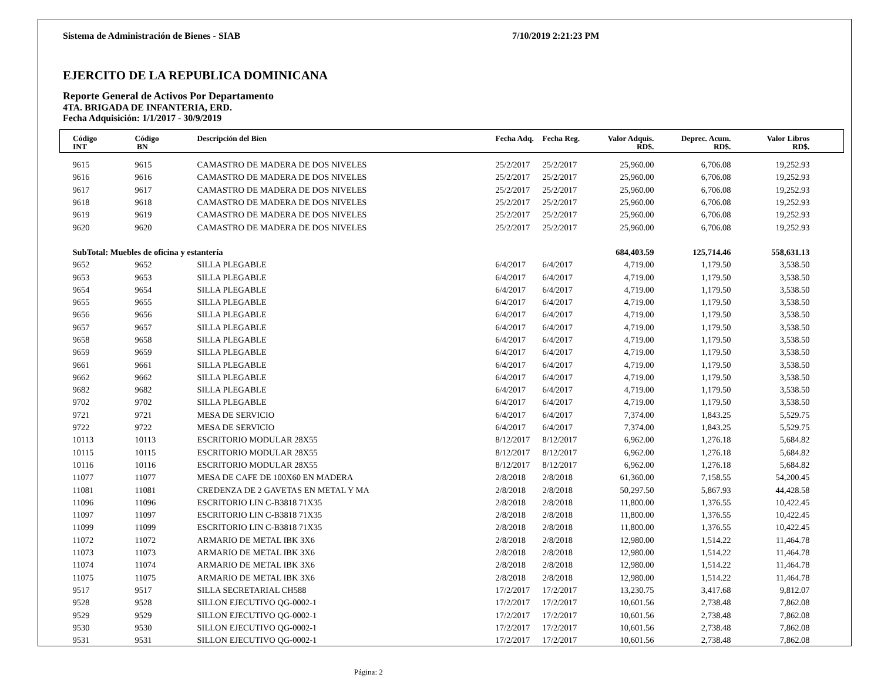Sistema de Administración de Bienes - SIAB 7/10/2019 2:21:23 PM
EJERCITO DE LA REPUBLICA DOMINICANA
Reporte General de Activos Por Departamento
4TA. BRIGADA DE INFANTERIA, ERD.
Fecha Adquisición: 1/1/2017 - 30/9/2019
| Código INT | Código BN | Descripción del Bien | Fecha Adq. | Fecha Reg. | Valor Adquis. RD$. | Deprec. Acum. RD$. | Valor Libros RD$. | |
| --- | --- | --- | --- | --- | --- | --- | --- | --- |
| 9615 | 9615 | CAMASTRO DE MADERA DE DOS NIVELES | 25/2/2017 | 25/2/2017 | 25,960.00 | 6,706.08 | 19,252.93 | |
| 9616 | 9616 | CAMASTRO DE MADERA DE DOS NIVELES | 25/2/2017 | 25/2/2017 | 25,960.00 | 6,706.08 | 19,252.93 | |
| 9617 | 9617 | CAMASTRO DE MADERA DE DOS NIVELES | 25/2/2017 | 25/2/2017 | 25,960.00 | 6,706.08 | 19,252.93 | |
| 9618 | 9618 | CAMASTRO DE MADERA DE DOS NIVELES | 25/2/2017 | 25/2/2017 | 25,960.00 | 6,706.08 | 19,252.93 | |
| 9619 | 9619 | CAMASTRO DE MADERA DE DOS NIVELES | 25/2/2017 | 25/2/2017 | 25,960.00 | 6,706.08 | 19,252.93 | |
| 9620 | 9620 | CAMASTRO DE MADERA DE DOS NIVELES | 25/2/2017 | 25/2/2017 | 25,960.00 | 6,706.08 | 19,252.93 | |
| SubTotal: Muebles de oficina y estantería | | | | | 684,403.59 | 125,714.46 | 558,631.13 | |
| 9652 | 9652 | SILLA PLEGABLE | 6/4/2017 | 6/4/2017 | 4,719.00 | 1,179.50 | 3,538.50 | |
| 9653 | 9653 | SILLA PLEGABLE | 6/4/2017 | 6/4/2017 | 4,719.00 | 1,179.50 | 3,538.50 | |
| 9654 | 9654 | SILLA PLEGABLE | 6/4/2017 | 6/4/2017 | 4,719.00 | 1,179.50 | 3,538.50 | |
| 9655 | 9655 | SILLA PLEGABLE | 6/4/2017 | 6/4/2017 | 4,719.00 | 1,179.50 | 3,538.50 | |
| 9656 | 9656 | SILLA PLEGABLE | 6/4/2017 | 6/4/2017 | 4,719.00 | 1,179.50 | 3,538.50 | |
| 9657 | 9657 | SILLA PLEGABLE | 6/4/2017 | 6/4/2017 | 4,719.00 | 1,179.50 | 3,538.50 | |
| 9658 | 9658 | SILLA PLEGABLE | 6/4/2017 | 6/4/2017 | 4,719.00 | 1,179.50 | 3,538.50 | |
| 9659 | 9659 | SILLA PLEGABLE | 6/4/2017 | 6/4/2017 | 4,719.00 | 1,179.50 | 3,538.50 | |
| 9661 | 9661 | SILLA PLEGABLE | 6/4/2017 | 6/4/2017 | 4,719.00 | 1,179.50 | 3,538.50 | |
| 9662 | 9662 | SILLA PLEGABLE | 6/4/2017 | 6/4/2017 | 4,719.00 | 1,179.50 | 3,538.50 | |
| 9682 | 9682 | SILLA PLEGABLE | 6/4/2017 | 6/4/2017 | 4,719.00 | 1,179.50 | 3,538.50 | |
| 9702 | 9702 | SILLA PLEGABLE | 6/4/2017 | 6/4/2017 | 4,719.00 | 1,179.50 | 3,538.50 | |
| 9721 | 9721 | MESA DE SERVICIO | 6/4/2017 | 6/4/2017 | 7,374.00 | 1,843.25 | 5,529.75 | |
| 9722 | 9722 | MESA DE SERVICIO | 6/4/2017 | 6/4/2017 | 7,374.00 | 1,843.25 | 5,529.75 | |
| 10113 | 10113 | ESCRITORIO MODULAR 28X55 | 8/12/2017 | 8/12/2017 | 6,962.00 | 1,276.18 | 5,684.82 | |
| 10115 | 10115 | ESCRITORIO MODULAR 28X55 | 8/12/2017 | 8/12/2017 | 6,962.00 | 1,276.18 | 5,684.82 | |
| 10116 | 10116 | ESCRITORIO MODULAR 28X55 | 8/12/2017 | 8/12/2017 | 6,962.00 | 1,276.18 | 5,684.82 | |
| 11077 | 11077 | MESA DE CAFE DE 100X60 EN MADERA | 2/8/2018 | 2/8/2018 | 61,360.00 | 7,158.55 | 54,200.45 | |
| 11081 | 11081 | CREDENZA DE 2 GAVETAS EN METAL Y MA | 2/8/2018 | 2/8/2018 | 50,297.50 | 5,867.93 | 44,428.58 | |
| 11096 | 11096 | ESCRITORIO LIN C-B3818 71X35 | 2/8/2018 | 2/8/2018 | 11,800.00 | 1,376.55 | 10,422.45 | |
| 11097 | 11097 | ESCRITORIO LIN C-B3818 71X35 | 2/8/2018 | 2/8/2018 | 11,800.00 | 1,376.55 | 10,422.45 | |
| 11099 | 11099 | ESCRITORIO LIN C-B3818 71X35 | 2/8/2018 | 2/8/2018 | 11,800.00 | 1,376.55 | 10,422.45 | |
| 11072 | 11072 | ARMARIO DE METAL IBK 3X6 | 2/8/2018 | 2/8/2018 | 12,980.00 | 1,514.22 | 11,464.78 | |
| 11073 | 11073 | ARMARIO DE METAL IBK 3X6 | 2/8/2018 | 2/8/2018 | 12,980.00 | 1,514.22 | 11,464.78 | |
| 11074 | 11074 | ARMARIO DE METAL IBK 3X6 | 2/8/2018 | 2/8/2018 | 12,980.00 | 1,514.22 | 11,464.78 | |
| 11075 | 11075 | ARMARIO DE METAL IBK 3X6 | 2/8/2018 | 2/8/2018 | 12,980.00 | 1,514.22 | 11,464.78 | |
| 9517 | 9517 | SILLA SECRETARIAL CH588 | 17/2/2017 | 17/2/2017 | 13,230.75 | 3,417.68 | 9,812.07 | |
| 9528 | 9528 | SILLON EJECUTIVO QG-0002-1 | 17/2/2017 | 17/2/2017 | 10,601.56 | 2,738.48 | 7,862.08 | |
| 9529 | 9529 | SILLON EJECUTIVO QG-0002-1 | 17/2/2017 | 17/2/2017 | 10,601.56 | 2,738.48 | 7,862.08 | |
| 9530 | 9530 | SILLON EJECUTIVO QG-0002-1 | 17/2/2017 | 17/2/2017 | 10,601.56 | 2,738.48 | 7,862.08 | |
| 9531 | 9531 | SILLON EJECUTIVO QG-0002-1 | 17/2/2017 | 17/2/2017 | 10,601.56 | 2,738.48 | 7,862.08 | |
Página: 2